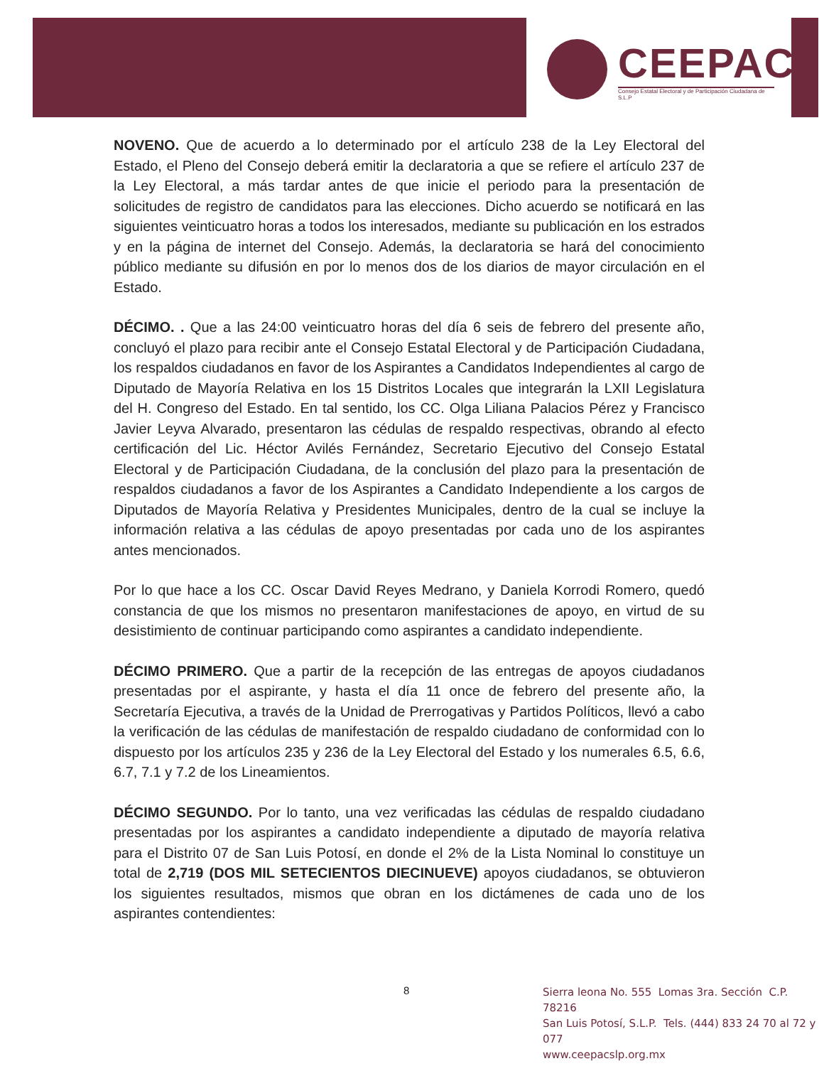CEEPAC
Consejo Estatal Electoral y de Participación Ciudadana de S.L.P
NOVENO. Que de acuerdo a lo determinado por el artículo 238 de la Ley Electoral del Estado, el Pleno del Consejo deberá emitir la declaratoria a que se refiere el artículo 237 de la Ley Electoral, a más tardar antes de que inicie el periodo para la presentación de solicitudes de registro de candidatos para las elecciones. Dicho acuerdo se notificará en las siguientes veinticuatro horas a todos los interesados, mediante su publicación en los estrados y en la página de internet del Consejo. Además, la declaratoria se hará del conocimiento público mediante su difusión en por lo menos dos de los diarios de mayor circulación en el Estado.
DÉCIMO. . Que a las 24:00 veinticuatro horas del día 6 seis de febrero del presente año, concluyó el plazo para recibir ante el Consejo Estatal Electoral y de Participación Ciudadana, los respaldos ciudadanos en favor de los Aspirantes a Candidatos Independientes al cargo de Diputado de Mayoría Relativa en los 15 Distritos Locales que integrarán la LXII Legislatura del H. Congreso del Estado. En tal sentido, los CC. Olga Liliana Palacios Pérez y Francisco Javier Leyva Alvarado, presentaron las cédulas de respaldo respectivas, obrando al efecto certificación del Lic. Héctor Avilés Fernández, Secretario Ejecutivo del Consejo Estatal Electoral y de Participación Ciudadana, de la conclusión del plazo para la presentación de respaldos ciudadanos a favor de los Aspirantes a Candidato Independiente a los cargos de Diputados de Mayoría Relativa y Presidentes Municipales, dentro de la cual se incluye la información relativa a las cédulas de apoyo presentadas por cada uno de los aspirantes antes mencionados.
Por lo que hace a los CC. Oscar David Reyes Medrano, y Daniela Korrodi Romero, quedó constancia de que los mismos no presentaron manifestaciones de apoyo, en virtud de su desistimiento de continuar participando como aspirantes a candidato independiente.
DÉCIMO PRIMERO. Que a partir de la recepción de las entregas de apoyos ciudadanos presentadas por el aspirante, y hasta el día 11 once de febrero del presente año, la Secretaría Ejecutiva, a través de la Unidad de Prerrogativas y Partidos Políticos, llevó a cabo la verificación de las cédulas de manifestación de respaldo ciudadano de conformidad con lo dispuesto por los artículos 235 y 236 de la Ley Electoral del Estado y los numerales 6.5, 6.6, 6.7, 7.1 y 7.2 de los Lineamientos.
DÉCIMO SEGUNDO. Por lo tanto, una vez verificadas las cédulas de respaldo ciudadano presentadas por los aspirantes a candidato independiente a diputado de mayoría relativa para el Distrito 07 de San Luis Potosí, en donde el 2% de la Lista Nominal lo constituye un total de 2,719 (DOS MIL SETECIENTOS DIECINUEVE) apoyos ciudadanos, se obtuvieron los siguientes resultados, mismos que obran en los dictámenes de cada uno de los aspirantes contendientes:
8
Sierra leona No. 555 Lomas 3ra. Sección C.P. 78216
San Luis Potosí, S.L.P. Tels. (444) 833 24 70 al 72 y 077
www.ceepacslp.org.mx